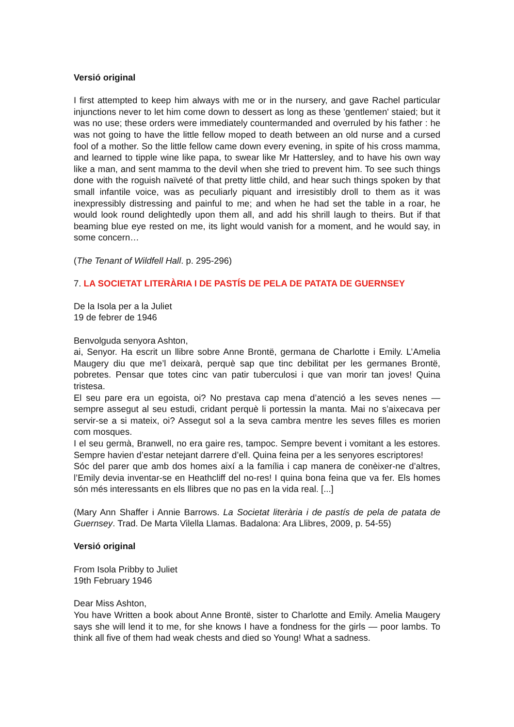Versió original
I first attempted to keep him always with me or in the nursery, and gave Rachel particular injunctions never to let him come down to dessert as long as these 'gentlemen' staied; but it was no use; these orders were immediately countermanded and overruled by his father : he was not going to have the little fellow moped to death between an old nurse and a cursed fool of a mother. So the little fellow came down every evening, in spite of his cross mamma, and learned to tipple wine like papa, to swear like Mr Hattersley, and to have his own way like a man, and sent mamma to the devil when she tried to prevent him. To see such things done with the roguish naïveté of that pretty little child, and hear such things spoken by that small infantile voice, was as peculiarly piquant and irresistibly droll to them as it was inexpressibly distressing and painful to me; and when he had set the table in a roar, he would look round delightedly upon them all, and add his shrill laugh to theirs. But if that beaming blue eye rested on me, its light would vanish for a moment, and he would say, in some concern…
(The Tenant of Wildfell Hall. p. 295-296)
7. LA SOCIETAT LITERÀRIA I DE PASTÍS DE PELA DE PATATA DE GUERNSEY
De la Isola per a la Juliet
19 de febrer de 1946
Benvolguda senyora Ashton,
ai, Senyor. Ha escrit un llibre sobre Anne Brontë, germana de Charlotte i Emily. L’Amelia Maugery diu que me’l deixarà, perquè sap que tinc debilitat per les germanes Brontë, pobretes. Pensar que totes cinc van patir tuberculosi i que van morir tan joves! Quina tristesa.
El seu pare era un egoista, oi? No prestava cap mena d’atenció a les seves nenes — sempre assegut al seu estudi, cridant perquè li portessin la manta. Mai no s’aixecava per servir-se a si mateix, oi? Assegut sol a la seva cambra mentre les seves filles es morien com mosques.
I el seu germà, Branwell, no era gaire res, tampoc. Sempre bevent i vomitant a les estores. Sempre havien d’estar netejant darrere d’ell. Quina feina per a les senyores escriptores!
Sóc del parer que amb dos homes així a la família i cap manera de conèixer-ne d’altres, l’Emily devia inventar-se en Heathcliff del no-res! I quina bona feina que va fer. Els homes són més interessants en els llibres que no pas en la vida real. [...]
(Mary Ann Shaffer i Annie Barrows. La Societat literària i de pastís de pela de patata de Guernsey. Trad. De Marta Vilella Llamas. Badalona: Ara Llibres, 2009, p. 54-55)
Versió original
From Isola Pribby to Juliet
19th February 1946
Dear Miss Ashton,
You have Written a book about Anne Brontë, sister to Charlotte and Emily. Amelia Maugery says she will lend it to me, for she knows I have a fondness for the girls — poor lambs. To think all five of them had weak chests and died so Young! What a sadness.